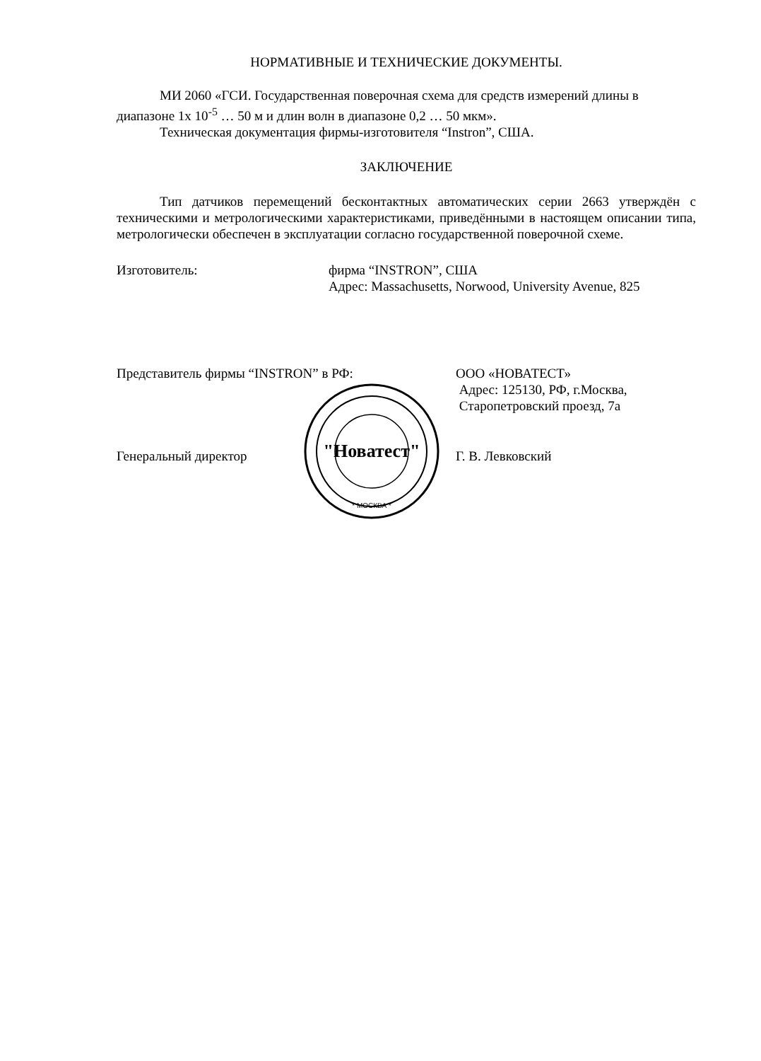НОРМАТИВНЫЕ И ТЕХНИЧЕСКИЕ ДОКУМЕНТЫ.
МИ 2060 «ГСИ. Государственная поверочная схема для средств измерений длины в диапазоне 1х 10<sup>-5</sup> … 50 м и длин волн в диапазоне 0,2 … 50 мкм».
Техническая документация фирмы-изготовителя “Instron”, США.
ЗАКЛЮЧЕНИЕ
Тип датчиков перемещений бесконтактных автоматических серии 2663 утверждён с техническими и метрологическими характеристиками, приведёнными в настоящем описании типа, метрологически обеспечен в эксплуатации согласно государственной поверочной схеме.
Изготовитель: фирма “INSTRON”, США
Адрес: Massachusetts, Norwood, University Avenue, 825
Представитель фирмы “INSTRON” в РФ: ООО «НОВАТЕСТ»
Адрес: 125130, РФ, г.Москва,
Старопетровский проезд, 7а
Генеральный директор Г. В. Левковский
"Новатест"
* МОСКВА *